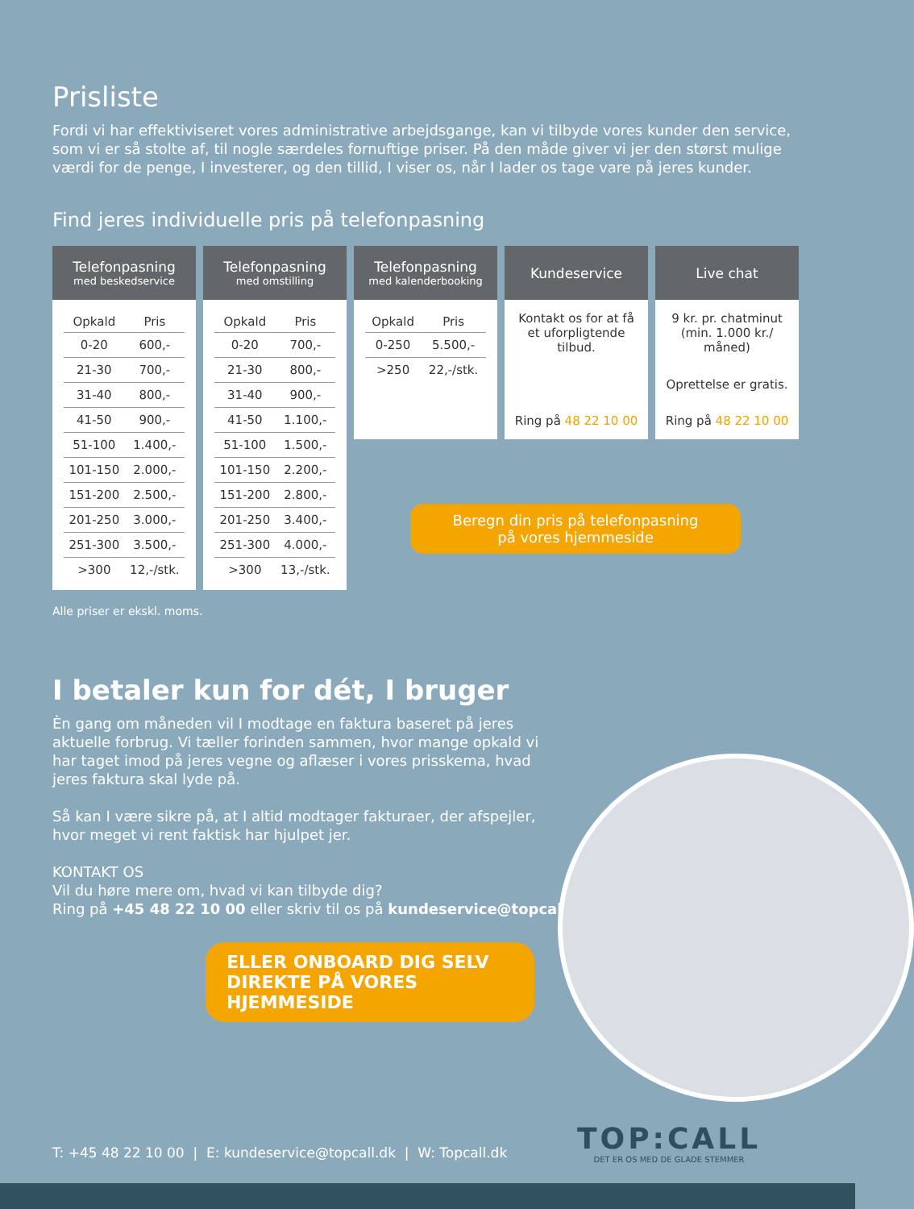Prisliste
Fordi vi har effektiviseret vores administrative arbejdsgange, kan vi tilbyde vores kunder den service, som vi er så stolte af, til nogle særdeles fornuftige priser. På den måde giver vi jer den størst mulige værdi for de penge, I investerer, og den tillid, I viser os, når I lader os tage vare på jeres kunder.
Find jeres individuelle pris på telefonpasning
Telefonpasning
med beskedservice
| Opkald | Pris |
| --- | --- |
| 0-20 | 600,- |
| 21-30 | 700,- |
| 31-40 | 800,- |
| 41-50 | 900,- |
| 51-100 | 1.400,- |
| 101-150 | 2.000,- |
| 151-200 | 2.500,- |
| 201-250 | 3.000,- |
| 251-300 | 3.500,- |
| >300 | 12,-/stk. |
Telefonpasning
med omstilling
| Opkald | Pris |
| --- | --- |
| 0-20 | 700,- |
| 21-30 | 800,- |
| 31-40 | 900,- |
| 41-50 | 1.100,- |
| 51-100 | 1.500,- |
| 101-150 | 2.200,- |
| 151-200 | 2.800,- |
| 201-250 | 3.400,- |
| 251-300 | 4.000,- |
| >300 | 13,-/stk. |
Telefonpasning
med kalenderbooking
| Opkald | Pris |
| --- | --- |
| 0-250 | 5.500,- |
| >250 | 22,-/stk. |
Kundeservice
Kontakt os for at få et uforpligtende tilbud.
Ring på 48 22 10 00
Live chat
9 kr. pr. chatminut (min. 1.000 kr./ måned)
Oprettelse er gratis.
Ring på 48 22 10 00
Beregn din pris på telefonpasning
på vores hjemmeside
Alle priser er ekskl. moms.
I betaler kun for dét, I bruger
Èn gang om måneden vil I modtage en faktura baseret på jeres aktuelle forbrug. Vi tæller forinden sammen, hvor mange opkald vi har taget imod på jeres vegne og aflæser i vores prisskema, hvad jeres faktura skal lyde på.
Så kan I være sikre på, at I altid modtager fakturaer, der afspejler, hvor meget vi rent faktisk har hjulpet jer.
KONTAKT OS
Vil du høre mere om, hvad vi kan tilbyde dig?
Ring på +45 48 22 10 00 eller skriv til os på kundeservice@topcall.dk
ELLER ONBOARD DIG SELV
DIREKTE PÅ VORES HJEMMESIDE
T: +45 48 22 10 00 | E: kundeservice@topcall.dk | W: Topcall.dk
TOP:CALL
DET ER OS MED DE GLADE STEMMER